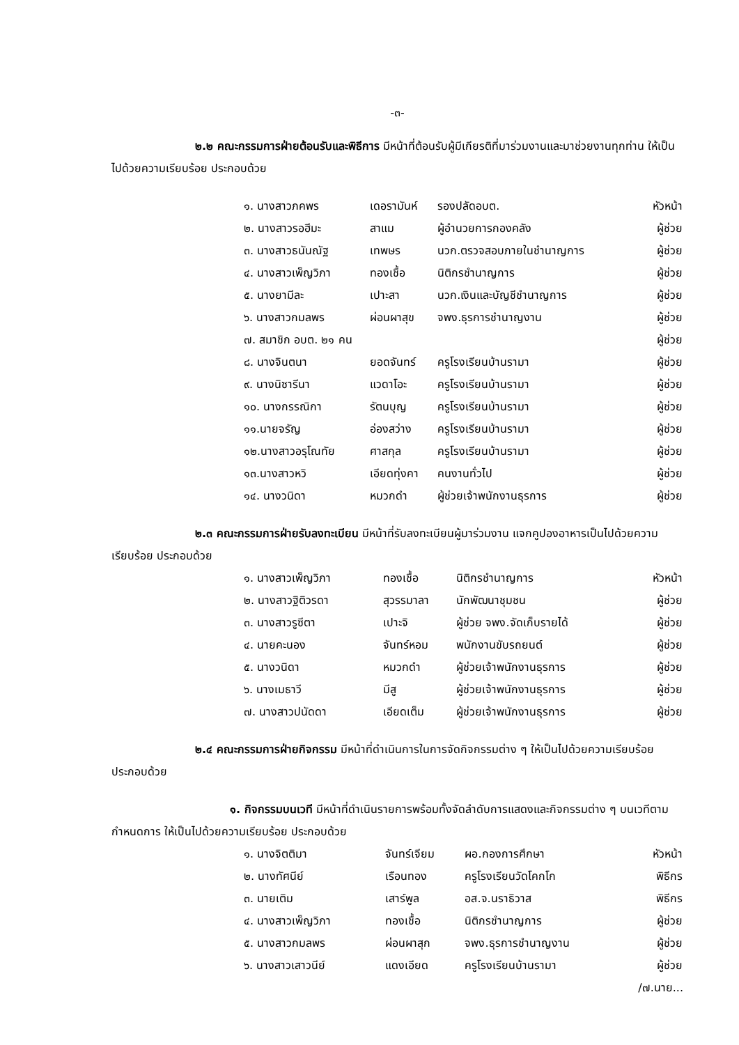-๓-
๒.๒ คณะกรรมการฝ่ายต้อนรับและพิธีการ มีหน้าที่ต้อนรับผู้มีเกียรติที่มาร่วมงานและมาช่วยงานทุกท่าน ให้เป็นไปด้วยความเรียบร้อย ประกอบด้วย
| ๑. นางสาวภคพร | เดอรามันห์ | รองปลัดอบต. | หัวหน้า |
| ๒. นางสาวรอฮีมะ | สาแม | ผู้อำนวยการกองคลัง | ผู้ช่วย |
| ๓. นางสาวธนันณัฐ | เทพษร | นวก.ตรวจสอบภายในชำนาญการ | ผู้ช่วย |
| ๔. นางสาวเพ็ญวิภา | ทองเชื้อ | นิติกรชำนาญการ | ผู้ช่วย |
| ๕. นางยามีละ | เปาะสา | นวก.เงินและบัญชีชำนาญการ | ผู้ช่วย |
| ๖. นางสาวกมลพร | ผ่อนผาสุข | จพง.ธุรการชำนาญงาน | ผู้ช่วย |
| ๗. สมาชิก อบต. ๒๑ คน | | | ผู้ช่วย |
| ๘. นางจินตนา | ยอดจันทร์ | ครูโรงเรียนบ้านรามา | ผู้ช่วย |
| ๙. นางนิซารีนา | แวดาโอะ | ครูโรงเรียนบ้านรามา | ผู้ช่วย |
| ๑๐. นางกรรณิกา | รัตนบุญ | ครูโรงเรียนบ้านรามา | ผู้ช่วย |
| ๑๑.นายจรัญ | อ่องสว่าง | ครูโรงเรียนบ้านรามา | ผู้ช่วย |
| ๑๒.นางสาวอรุโณทัย | ศาสกุล | ครูโรงเรียนบ้านรามา | ผู้ช่วย |
| ๑๓.นางสาวหวิ | เอียดทุ่งคา | คนงานทั่วไป | ผู้ช่วย |
| ๑๔. นางวนิดา | หมวกดำ | ผู้ช่วยเจ้าพนักงานธุรการ | ผู้ช่วย |
๒.๓ คณะกรรมการฝ่ายรับลงทะเบียน มีหน้าที่รับลงทะเบียนผู้มาร่วมงาน แจกคูปองอาหารเป็นไปด้วยความเรียบร้อย ประกอบด้วย
| ๑. นางสาวเพ็ญวิภา | ทองเชื้อ | นิติกรชำนาญการ | หัวหน้า |
| ๒. นางสาวฐิติวรดา | สุวรรมาลา | นักพัฒนาชุมชน | ผู้ช่วย |
| ๓. นางสาวรูซีตา | เปาะจิ | ผู้ช่วย จพง.จัดเก็บรายได้ | ผู้ช่วย |
| ๔. นายคะนอง | จันทร์หอม | พนักงานขับรถยนต์ | ผู้ช่วย |
| ๕. นางวนิดา | หมวกดำ | ผู้ช่วยเจ้าพนักงานธุรการ | ผู้ช่วย |
| ๖. นางเมธาวี | มีสู | ผู้ช่วยเจ้าพนักงานธุรการ | ผู้ช่วย |
| ๗. นางสาวปนัดดา | เอียดเต็ม | ผู้ช่วยเจ้าพนักงานธุรการ | ผู้ช่วย |
๒.๔ คณะกรรมการฝ่ายกิจกรรม มีหน้าที่ดำเนินการในการจัดกิจกรรมต่าง ๆ ให้เป็นไปด้วยความเรียบร้อย ประกอบด้วย
๑. กิจกรรมบนเวที มีหน้าที่ดำเนินรายการพร้อมทั้งจัดลำดับการแสดงและกิจกรรมต่าง ๆ บนเวทีตามกำหนดการ ให้เป็นไปด้วยความเรียบร้อย ประกอบด้วย
| ๑. นางจิตติมา | จันทร์เจียม | ผอ.กองการศึกษา | หัวหน้า |
| ๒. นางทัศนีย์ | เรือนทอง | ครูโรงเรียนวัดโคกโก | พิธีกร |
| ๓. นายเติม | เสาร์พูล | อส.จ.นราธิวาส | พิธีกร |
| ๔. นางสาวเพ็ญวิภา | ทองเชื้อ | นิติกรชำนาญการ | ผู้ช่วย |
| ๕. นางสาวกมลพร | ผ่อนผาสุก | จพง.ธุรการชำนาญงาน | ผู้ช่วย |
| ๖. นางสาวเสาวนีย์ | แดงเอียด | ครูโรงเรียนบ้านรามา | ผู้ช่วย |
/๗.นาย...